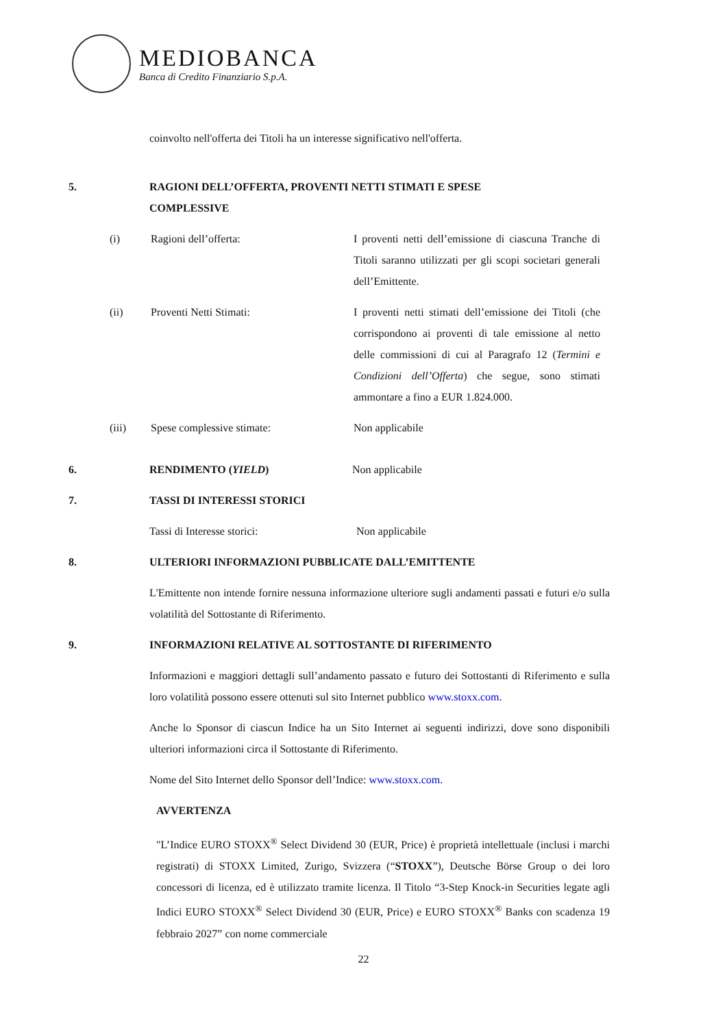MEDIOBANCA
Banca di Credito Finanziario S.p.A.
coinvolto nell'offerta dei Titoli ha un interesse significativo nell'offerta.
5. RAGIONI DELL’OFFERTA, PROVENTI NETTI STIMATI E SPESE
COMPLESSIVE
(i) Ragioni dell’offerta: I proventi netti dell’emissione di ciascuna Tranche di Titoli saranno utilizzati per gli scopi societari generali dell’Emittente.
(ii) Proventi Netti Stimati: I proventi netti stimati dell’emissione dei Titoli (che corrispondono ai proventi di tale emissione al netto delle commissioni di cui al Paragrafo 12 (Termini e Condizioni dell’Offerta) che segue, sono stimati ammontare a fino a EUR 1.824.000.
(iii) Spese complessive stimate: Non applicabile
6. RENDIMENTO (YIELD) Non applicabile
7. TASSI DI INTERESSI STORICI
Tassi di Interesse storici: Non applicabile
8. ULTERIORI INFORMAZIONI PUBBLICATE DALL’EMITTENTE
L'Emittente non intende fornire nessuna informazione ulteriore sugli andamenti passati e futuri e/o sulla volatilità del Sottostante di Riferimento.
9. INFORMAZIONI RELATIVE AL SOTTOSTANTE DI RIFERIMENTO
Informazioni e maggiori dettagli sull’andamento passato e futuro dei Sottostanti di Riferimento e sulla loro volatilità possono essere ottenuti sul sito Internet pubblico www.stoxx.com.
Anche lo Sponsor di ciascun Indice ha un Sito Internet ai seguenti indirizzi, dove sono disponibili ulteriori informazioni circa il Sottostante di Riferimento.
Nome del Sito Internet dello Sponsor dell’Indice: www.stoxx.com.
AVVERTENZA
"L’Indice EURO STOXX<sup>®</sup> Select Dividend 30 (EUR, Price) è proprietà intellettuale (inclusi i marchi registrati) di STOXX Limited, Zurigo, Svizzera (“STOXX”), Deutsche Börse Group o dei loro concessori di licenza, ed è utilizzato tramite licenza. Il Titolo “3-Step Knock-in Securities legate agli Indici EURO STOXX<sup>®</sup> Select Dividend 30 (EUR, Price) e EURO STOXX<sup>®</sup> Banks con scadenza 19 febbraio 2027” con nome commerciale
22